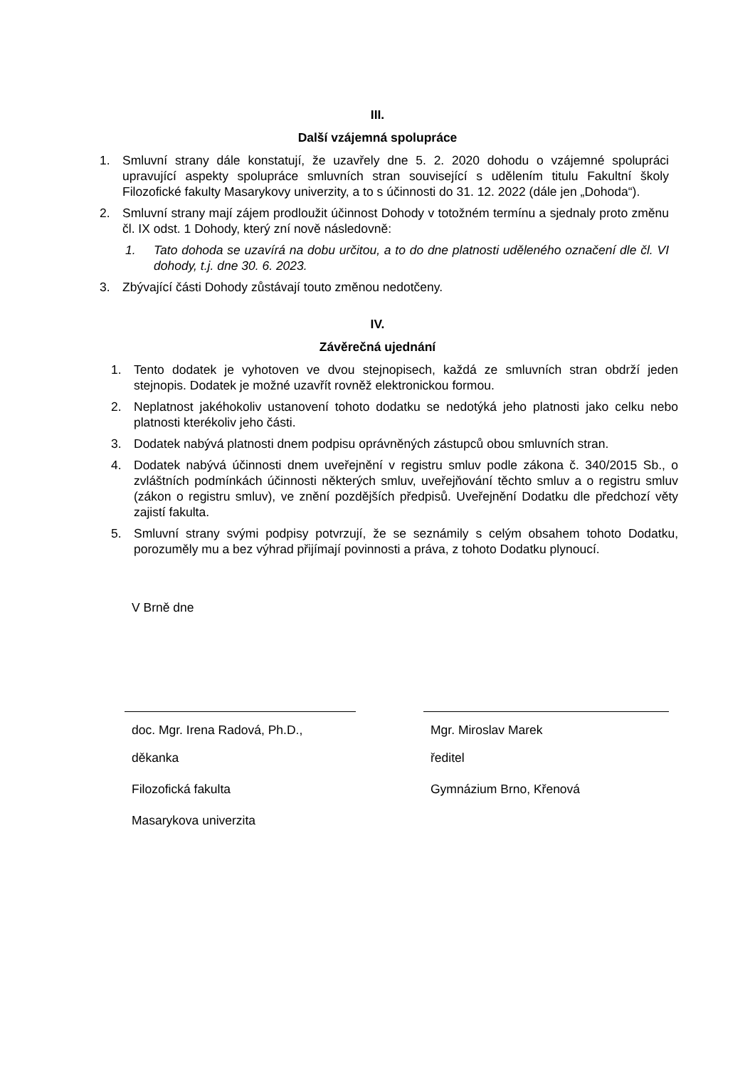III.
Další vzájemná spolupráce
1. Smluvní strany dále konstatují, že uzavřely dne 5. 2. 2020 dohodu o vzájemné spolupráci upravující aspekty spolupráce smluvních stran související s udělením titulu Fakultní školy Filozofické fakulty Masarykovy univerzity, a to s účinnosti do 31. 12. 2022 (dále jen „Dohoda“).
2. Smluvní strany mají zájem prodloužit účinnost Dohody v totožném termínu a sjednaly proto změnu čl. IX odst. 1 Dohody, který zní nově následovně:
1. Tato dohoda se uzavírá na dobu určitou, a to do dne platnosti uděleného označení dle čl. VI dohody, t.j. dne 30. 6. 2023.
3. Zbývající části Dohody zůstávají touto změnou nedotčeny.
IV.
Závěrečná ujednání
1. Tento dodatek je vyhotoven ve dvou stejnopisech, každá ze smluvních stran obdrží jeden stejnopis. Dodatek je možné uzavřít rovněž elektronickou formou.
2. Neplatnost jakéhokoliv ustanovení tohoto dodatku se nedotýká jeho platnosti jako celku nebo platnosti kterékoliv jeho části.
3. Dodatek nabývá platnosti dnem podpisu oprávněných zástupců obou smluvních stran.
4. Dodatek nabývá účinnosti dnem uveřejnění v registru smluv podle zákona č. 340/2015 Sb., o zvláštních podmínkách účinnosti některých smluv, uveřejňování těchto smluv a o registru smluv (zákon o registru smluv), ve znění pozdějších předpisů. Uveřejnění Dodatku dle předchozí věty zajistí fakulta.
5. Smluvní strany svými podpisy potvrzují, že se seznámily s celým obsahem tohoto Dodatku, porozuměly mu a bez výhrad přijímají povinnosti a práva, z tohoto Dodatku plynoucí.
V Brně dne
doc. Mgr. Irena Radová, Ph.D.,
děkanka
Filozofická fakulta
Masarykova univerzita
Mgr. Miroslav Marek
ředitel
Gymnázium Brno, Křenová